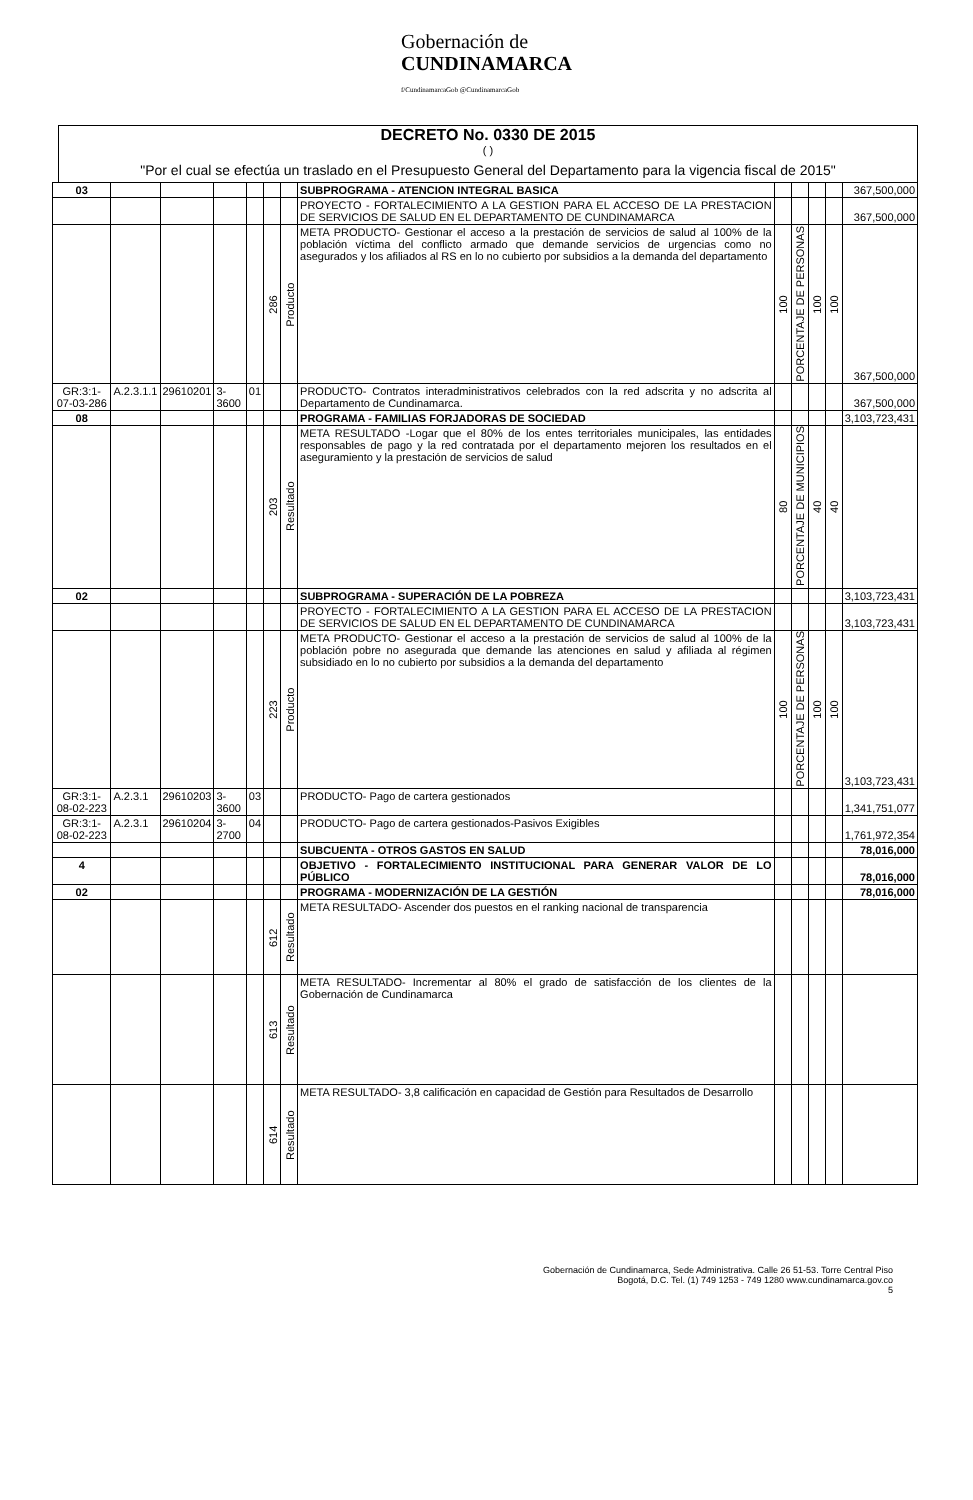Gobernación de
CUNDINAMARCA
f/CundinamarcaGob @CundinamarcaGob
DECRETO No. 0330 DE 2015
( )
"Por el cual se efectúa un traslado en el Presupuesto General del Departamento para la vigencia fiscal de 2015"
| 03 | | | | | | | SUBPROGRAMA - ATENCION INTEGRAL BASICA | | | | | 367,500,000 |
| | | | | | | | PROYECTO - FORTALECIMIENTO A LA GESTION PARA EL ACCESO DE LA PRESTACION DE SERVICIOS DE SALUD EN EL DEPARTAMENTO DE CUNDINAMARCA | | | | | 367,500,000 |
| | | | | | 286 | Producto | META PRODUCTO- Gestionar el acceso a la prestación de servicios de salud al 100% de la población víctima del conflicto armado que demande servicios de urgencias como no asegurados y los afiliados al RS en lo no cubierto por subsidios a la demanda del departamento | 100 | PORCENTAJE DE PERSONAS | 100 | 100 | 367,500,000 |
| GR:3:1-07-03-286 | A.2.3.1.1 | 29610201 | 3-3600 | 01 | | | PRODUCTO- Contratos interadministrativos celebrados con la red adscrita y no adscrita al Departamento de Cundinamarca. | | | | | 367,500,000 |
| 08 | | | | | | | PROGRAMA - FAMILIAS FORJADORAS DE SOCIEDAD | | | | | 3,103,723,431 |
| | | | | | 203 | Resultado | META RESULTADO -Logar que el 80% de los entes territoriales municipales, las entidades responsables de pago y la red contratada por el departamento mejoren los resultados en el aseguramiento y la prestación de servicios de salud | 80 | PORCENTAJE DE MUNICIPIOS | 40 | 40 | |
| 02 | | | | | | | SUBPROGRAMA - SUPERACIÓN DE LA POBREZA | | | | | 3,103,723,431 |
| | | | | | | | PROYECTO - FORTALECIMIENTO A LA GESTION PARA EL ACCESO DE LA PRESTACION DE SERVICIOS DE SALUD EN EL DEPARTAMENTO DE CUNDINAMARCA | | | | | 3,103,723,431 |
| | | | | | 223 | Producto | META PRODUCTO- Gestionar el acceso a la prestación de servicios de salud al 100% de la población pobre no asegurada que demande las atenciones en salud y afiliada al régimen subsidiado en lo no cubierto por subsidios a la demanda del departamento | 100 | PORCENTAJE DE PERSONAS | 100 | 100 | 3,103,723,431 |
| GR:3:1-08-02-223 | A.2.3.1 | 29610203 | 3-3600 | 03 | | | PRODUCTO- Pago de cartera gestionados | | | | | 1,341,751,077 |
| GR:3:1-08-02-223 | A.2.3.1 | 29610204 | 3-2700 | 04 | | | PRODUCTO- Pago de cartera gestionados-Pasivos Exigibles | | | | | 1,761,972,354 |
| | | | | | | | SUBCUENTA - OTROS GASTOS EN SALUD | | | | | 78,016,000 |
| 4 | | | | | | | OBJETIVO - FORTALECIMIENTO INSTITUCIONAL PARA GENERAR VALOR DE LO PÚBLICO | | | | | 78,016,000 |
| 02 | | | | | | | PROGRAMA - MODERNIZACIÓN DE LA GESTIÓN | | | | | 78,016,000 |
| | | | | | 612 | Resultado | META RESULTADO- Ascender dos puestos en el ranking nacional de transparencia | | | | | |
| | | | | | 613 | Resultado | META RESULTADO- Incrementar al 80% el grado de satisfacción de los clientes de la Gobernación de Cundinamarca | | | | | |
| | | | | | 614 | Resultado | META RESULTADO- 3,8 calificación en capacidad de Gestión para Resultados de Desarrollo | | | | | |
Gobernación de Cundinamarca, Sede Administrativa. Calle 26 51-53. Torre Central Piso
Bogotá, D.C. Tel. (1) 749 1253 - 749 1280 www.cundinamarca.gov.co
5